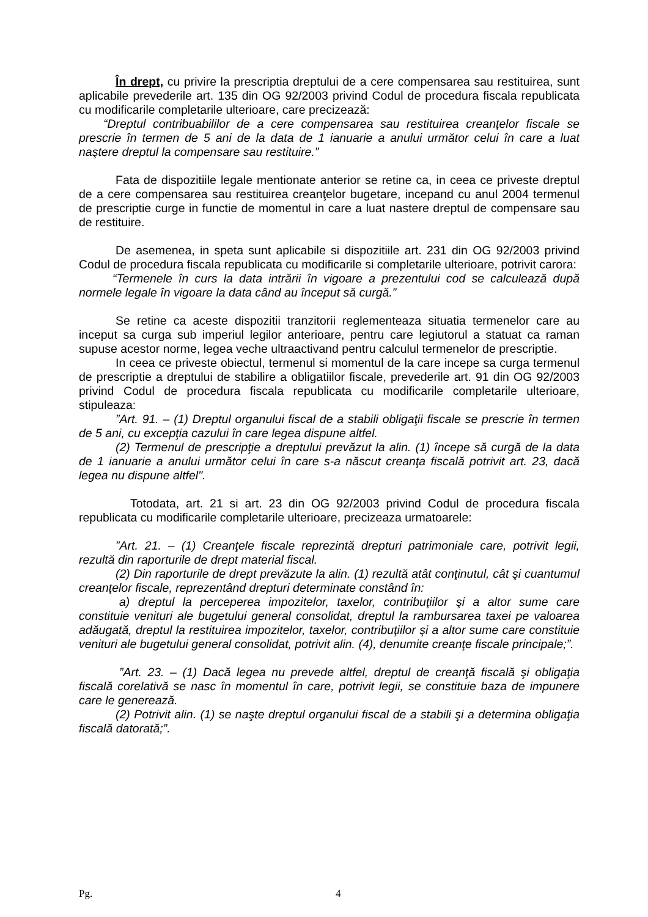În drept, cu privire la prescriptia dreptului de a cere compensarea sau restituirea, sunt aplicabile prevederile art. 135 din OG 92/2003 privind Codul de procedura fiscala republicata cu modificarile completarile ulterioare, care precizează:
“Dreptul contribuabililor de a cere compensarea sau restituirea creanţelor fiscale se prescrie în termen de 5 ani de la data de 1 ianuarie a anului următor celui în care a luat naştere dreptul la compensare sau restituire.”
Fata de dispozitiile legale mentionate anterior se retine ca, in ceea ce priveste dreptul de a cere compensarea sau restituirea creanţelor bugetare, incepand cu anul 2004 termenul de prescriptie curge in functie de momentul in care a luat nastere dreptul de compensare sau de restituire.
De asemenea, in speta sunt aplicabile si dispozitiile art. 231 din OG 92/2003 privind Codul de procedura fiscala republicata cu modificarile si completarile ulterioare, potrivit carora:
“Termenele în curs la data intrării în vigoare a prezentului cod se calculează după normele legale în vigoare la data când au început să curgă.”
Se retine ca aceste dispozitii tranzitorii reglementeaza situatia termenelor care au inceput sa curga sub imperiul legilor anterioare, pentru care legiutorul a statuat ca raman supuse acestor norme, legea veche ultraactivand pentru calculul termenelor de prescriptie.
In ceea ce priveste obiectul, termenul si momentul de la care incepe sa curga termenul de prescriptie a dreptului de stabilire a obligatiilor fiscale, prevederile art. 91 din OG 92/2003 privind Codul de procedura fiscala republicata cu modificarile completarile ulterioare, stipuleaza:
”Art. 91. – (1) Dreptul organului fiscal de a stabili obligaţii fiscale se prescrie în termen de 5 ani, cu excepţia cazului în care legea dispune altfel.
(2) Termenul de prescripţie a dreptului prevăzut la alin. (1) începe să curgă de la data de 1 ianuarie a anului următor celui în care s-a născut creanţa fiscală potrivit art. 23, dacă legea nu dispune altfel".
Totodata, art. 21 si art. 23 din OG 92/2003 privind Codul de procedura fiscala republicata cu modificarile completarile ulterioare, precizeaza urmatoarele:
”Art. 21. – (1) Creanţele fiscale reprezintă drepturi patrimoniale care, potrivit legii, rezultă din raporturile de drept material fiscal.
(2) Din raporturile de drept prevăzute la alin. (1) rezultă atât conţinutul, cât şi cuantumul creanţelor fiscale, reprezentând drepturi determinate constând în:
a) dreptul la perceperea impozitelor, taxelor, contribuţiilor şi a altor sume care constituie venituri ale bugetului general consolidat, dreptul la rambursarea taxei pe valoarea adăugată, dreptul la restituirea impozitelor, taxelor, contribuţiilor şi a altor sume care constituie venituri ale bugetului general consolidat, potrivit alin. (4), denumite creanţe fiscale principale;”.
”Art. 23. – (1) Dacă legea nu prevede altfel, dreptul de creanţă fiscală şi obligaţia fiscală corelativă se nasc în momentul în care, potrivit legii, se constituie baza de impunere care le generează.
(2) Potrivit alin. (1) se naşte dreptul organului fiscal de a stabili şi a determina obligaţia fiscală datorată;”.
Pg. 4